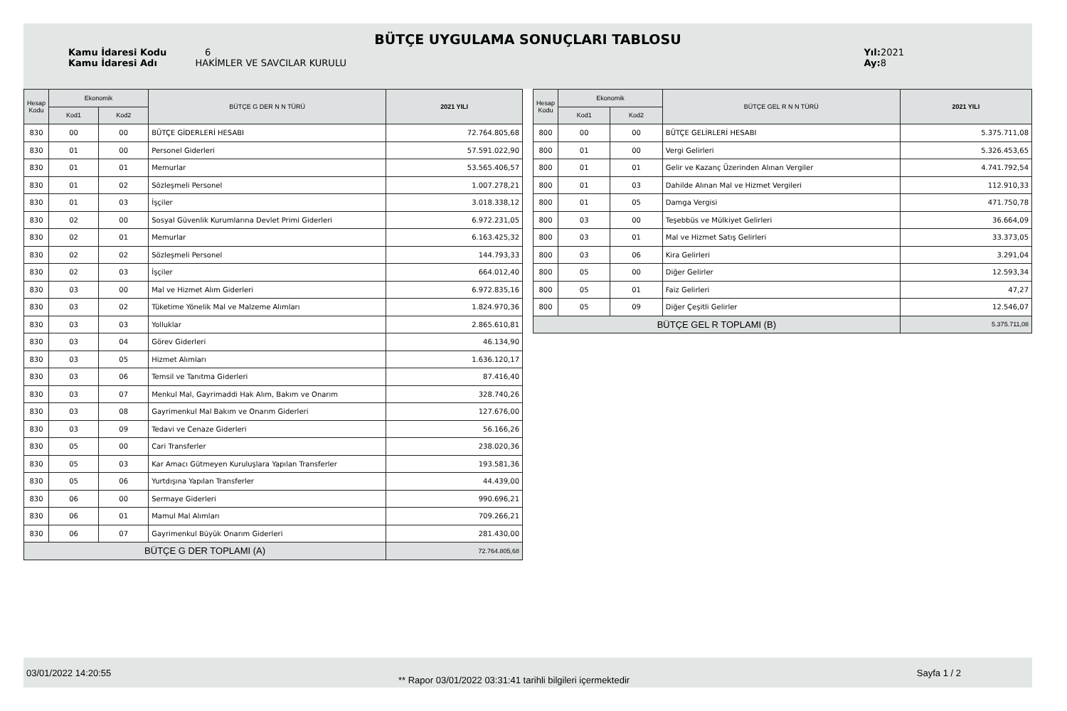BÜTÇE UYGULAMA SONUÇLARI TABLOSU
Kamu İdaresi Kodu 6
Kamu İdaresi Adı HAKİMLER VE SAVCILAR KURULU
Yıl: 2021
Ay: 8
| Hesap Kodu | Ekonomik | | BÜTÇE G DER N N TÜRÜ | 2021 YILI |
| --- | --- | --- | --- | --- |
| | Kod1 | Kod2 | | |
| 830 | 00 | 00 | BÜTÇE GİDERLERİ HESABI | 72.764.805,68 |
| 830 | 01 | 00 | Personel Giderleri | 57.591.022,90 |
| 830 | 01 | 01 | Memurlar | 53.565.406,57 |
| 830 | 01 | 02 | Sözleşmeli Personel | 1.007.278,21 |
| 830 | 01 | 03 | İşçiler | 3.018.338,12 |
| 830 | 02 | 00 | Sosyal Güvenlik Kurumlarına Devlet Primi Giderleri | 6.972.231,05 |
| 830 | 02 | 01 | Memurlar | 6.163.425,32 |
| 830 | 02 | 02 | Sözleşmeli Personel | 144.793,33 |
| 830 | 02 | 03 | İşçiler | 664.012,40 |
| 830 | 03 | 00 | Mal ve Hizmet Alım Giderleri | 6.972.835,16 |
| 830 | 03 | 02 | Tüketime Yönelik Mal ve Malzeme Alımları | 1.824.970,36 |
| 830 | 03 | 03 | Yolluklar | 2.865.610,81 |
| 830 | 03 | 04 | Görev Giderleri | 46.134,90 |
| 830 | 03 | 05 | Hizmet Alımları | 1.636.120,17 |
| 830 | 03 | 06 | Temsil ve Tanıtma Giderleri | 87.416,40 |
| 830 | 03 | 07 | Menkul Mal, Gayrimaddi Hak Alım, Bakım ve Onarım | 328.740,26 |
| 830 | 03 | 08 | Gayrimenkul Mal Bakım ve Onarım Giderleri | 127.676,00 |
| 830 | 03 | 09 | Tedavi ve Cenaze Giderleri | 56.166,26 |
| 830 | 05 | 00 | Cari Transferler | 238.020,36 |
| 830 | 05 | 03 | Kar Amacı Gütmeyen Kuruluşlara Yapılan Transferler | 193.581,36 |
| 830 | 05 | 06 | Yurtdışına Yapılan Transferler | 44.439,00 |
| 830 | 06 | 00 | Sermaye Giderleri | 990.696,21 |
| 830 | 06 | 01 | Mamul Mal Alımları | 709.266,21 |
| 830 | 06 | 07 | Gayrimenkul Büyük Onarım Giderleri | 281.430,00 |
| BÜTÇE G DER TOPLAMI (A) | | | | 72.764.805,68 |
| Hesap Kodu | Ekonomik | | BÜTÇE GEL R N N TÜRÜ | 2021 YILI |
| --- | --- | --- | --- | --- |
| | Kod1 | Kod2 | | |
| 800 | 00 | 00 | BÜTÇE GELİRLERİ HESABI | 5.375.711,08 |
| 800 | 01 | 00 | Vergi Gelirleri | 5.326.453,65 |
| 800 | 01 | 01 | Gelir ve Kazanç Üzerinden Alınan Vergiler | 4.741.792,54 |
| 800 | 01 | 03 | Dahilde Alınan Mal ve Hizmet Vergileri | 112.910,33 |
| 800 | 01 | 05 | Damga Vergisi | 471.750,78 |
| 800 | 03 | 00 | Teşebbüs ve Mülkiyet Gelirleri | 36.664,09 |
| 800 | 03 | 01 | Mal ve Hizmet Satış Gelirleri | 33.373,05 |
| 800 | 03 | 06 | Kira Gelirleri | 3.291,04 |
| 800 | 05 | 00 | Diğer Gelirler | 12.593,34 |
| 800 | 05 | 01 | Faiz Gelirleri | 47,27 |
| 800 | 05 | 09 | Diğer Çeşitli Gelirler | 12.546,07 |
| BÜTÇE GEL R TOPLAMI (B) | | | | 5.375.711,08 |
03/01/2022 14:20:55
** Rapor 03/01/2022 03:31:41 tarihli bilgileri içermektedir
Sayfa 1 / 2